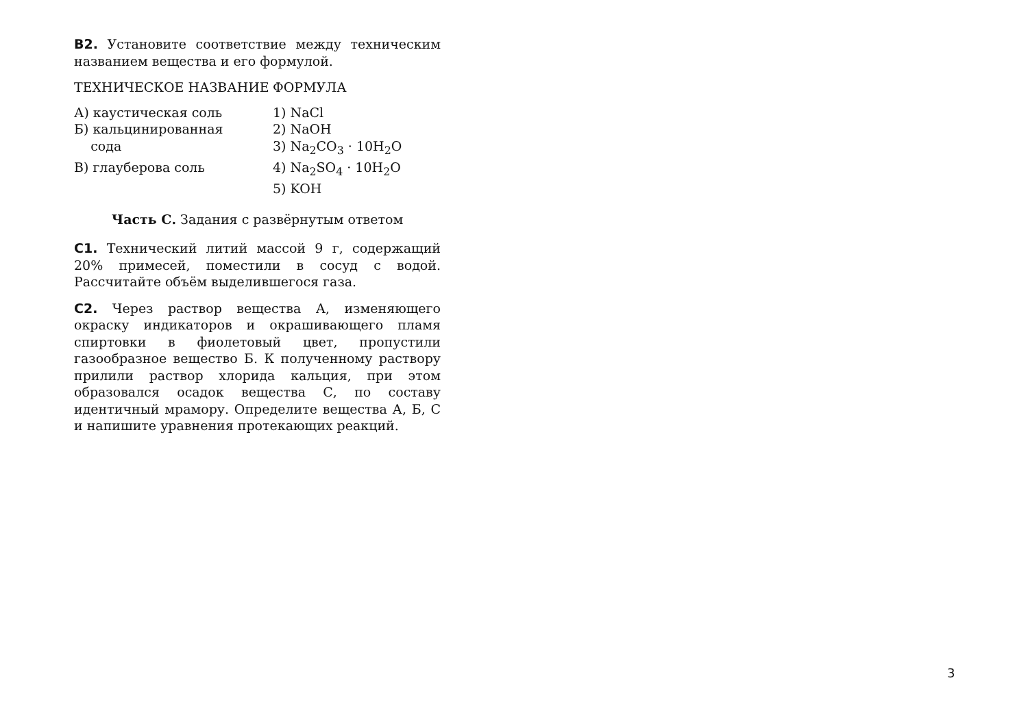В2. Установите соответствие между техническим названием вещества и его формулой.
| ТЕХНИЧЕСКОЕ НАЗВАНИЕ | ФОРМУЛА |
| --- | --- |
| А) каустическая соль | 1) NaCl |
| Б) кальцинированная сода | 2) NaOH |
| | 3) Na<sub>2</sub>CO<sub>3</sub> · 10H<sub>2</sub>O |
| В) глауберова соль | 4) Na<sub>2</sub>SO<sub>4</sub> · 10H<sub>2</sub>O |
| | 5) KOH |
Часть С. Задания с развёрнутым ответом
С1. Технический литий массой 9 г, содержащий 20% примесей, поместили в сосуд с водой. Рассчитайте объём выделившегося газа.
С2. Через раствор вещества А, изменяющего окраску индикаторов и окрашивающего пламя спиртовки в фиолетовый цвет, пропустили газообразное вещество Б. К полученному раствору прилили раствор хлорида кальция, при этом образовался осадок вещества С, по составу идентичный мрамору. Определите вещества А, Б, С и напишите уравнения протекающих реакций.
3